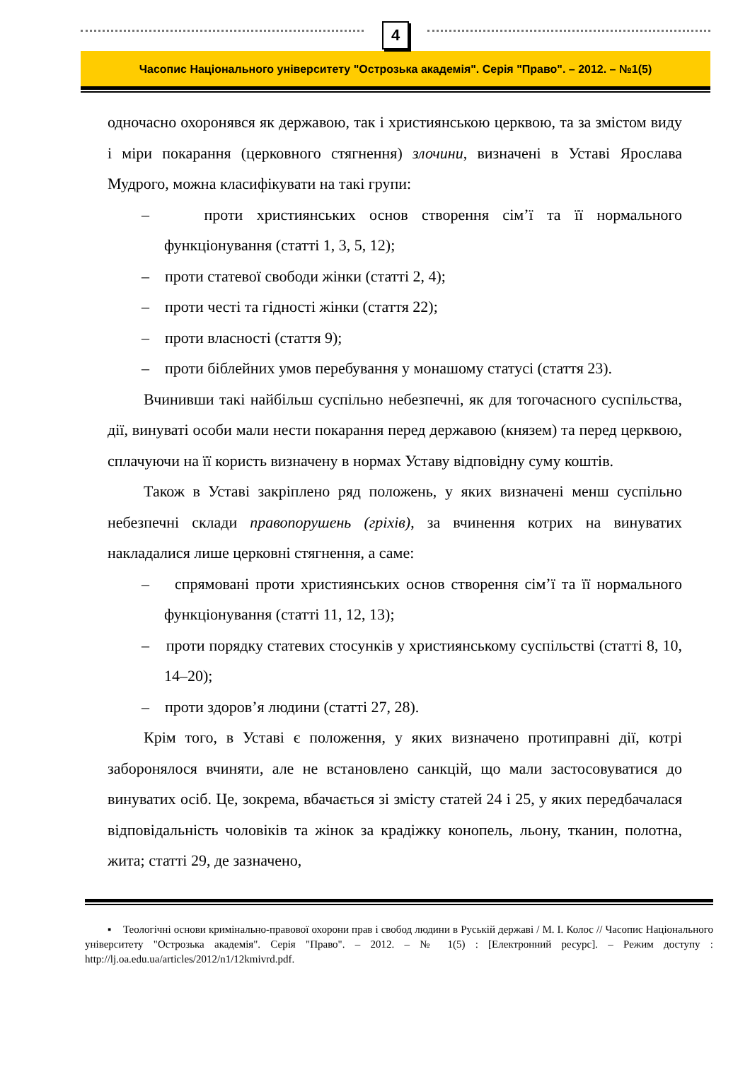4
Часопис Національного університету "Острозька академія". Серія "Право". – 2012. – №1(5)
одночасно охоронявся як державою, так і християнською церквою, та за змістом виду і міри покарання (церковного стягнення) злочини, визначені в Уставі Ярослава Мудрого, можна класифікувати на такі групи:
– проти християнських основ створення сім’ї та її нормального функціонування (статті 1, 3, 5, 12);
– проти статевої свободи жінки (статті 2, 4);
– проти честі та гідності жінки (стаття 22);
– проти власності (стаття 9);
– проти біблейних умов перебування у монашому статусі (стаття 23).
Вчинивши такі найбільш суспільно небезпечні, як для тогочасного суспільства, дії, винуваті особи мали нести покарання перед державою (князем) та перед церквою, сплачуючи на її користь визначену в нормах Уставу відповідну суму коштів.
Також в Уставі закріплено ряд положень, у яких визначені менш суспільно небезпечні склади правопорушень (гріхів), за вчинення котрих на винуватих накладалися лише церковні стягнення, а саме:
– спрямовані проти християнських основ створення сім’ї та її нормального функціонування (статті 11, 12, 13);
– проти порядку статевих стосунків у християнському суспільстві (статті 8, 10, 14–20);
– проти здоров’я людини (статті 27, 28).
Крім того, в Уставі є положення, у яких визначено протиправні дії, котрі заборонялося вчиняти, але не встановлено санкцій, що мали застосовуватися до винуватих осіб. Це, зокрема, вбачається зі змісту статей 24 і 25, у яких передбачалася відповідальність чоловіків та жінок за крадіжку конопель, льону, тканин, полотна, жита; статті 29, де зазначено,
▪ Теологічні основи кримінально-правової охорони прав і свобод людини в Руській державі / М. І. Колос // Часопис Національного університету "Острозька академія". Серія "Право". – 2012. – № 1(5) : [Електронний ресурс]. – Режим доступу : http://lj.oa.edu.ua/articles/2012/n1/12kmivrd.pdf.